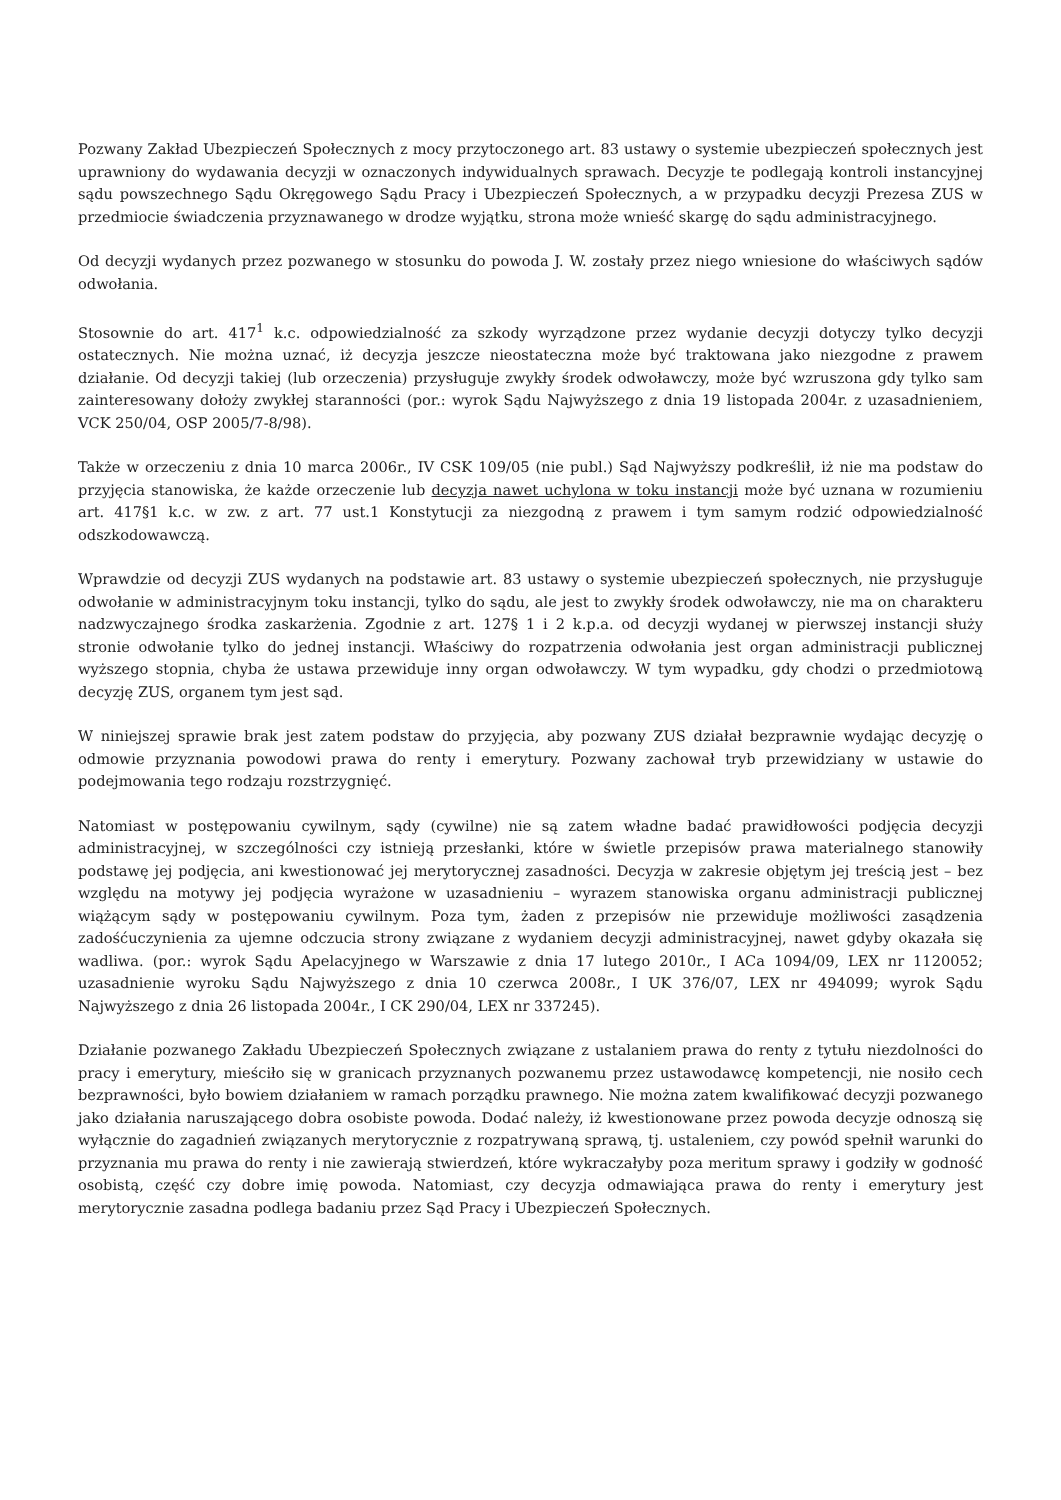Pozwany Zakład Ubezpieczeń Społecznych z mocy przytoczonego art. 83 ustawy o systemie ubezpieczeń społecznych jest uprawniony do wydawania decyzji w oznaczonych indywidualnych sprawach. Decyzje te podlegają kontroli instancyjnej sądu powszechnego Sądu Okręgowego Sądu Pracy i Ubezpieczeń Społecznych, a w przypadku decyzji Prezesa ZUS w przedmiocie świadczenia przyznawanego w drodze wyjątku, strona może wnieść skargę do sądu administracyjnego.
Od decyzji wydanych przez pozwanego w stosunku do powoda J. W. zostały przez niego wniesione do właściwych sądów odwołania.
Stosownie do art. 417<sup>1</sup> k.c. odpowiedzialność za szkody wyrządzone przez wydanie decyzji dotyczy tylko decyzji ostatecznych. Nie można uznać, iż decyzja jeszcze nieostateczna może być traktowana jako niezgodne z prawem działanie. Od decyzji takiej (lub orzeczenia) przysługuje zwykły środek odwoławczy, może być wzruszona gdy tylko sam zainteresowany dołoży zwykłej staranności (por.: wyrok Sądu Najwyższego z dnia 19 listopada 2004r. z uzasadnieniem, VCK 250/04, OSP 2005/7-8/98).
Także w orzeczeniu z dnia 10 marca 2006r., IV CSK 109/05 (nie publ.) Sąd Najwyższy podkreślił, iż nie ma podstaw do przyjęcia stanowiska, że każde orzeczenie lub decyzja nawet uchylona w toku instancji może być uznana w rozumieniu art. 417§1 k.c. w zw. z art. 77 ust.1 Konstytucji za niezgodną z prawem i tym samym rodzić odpowiedzialność odszkodowawczą.
Wprawdzie od decyzji ZUS wydanych na podstawie art. 83 ustawy o systemie ubezpieczeń społecznych, nie przysługuje odwołanie w administracyjnym toku instancji, tylko do sądu, ale jest to zwykły środek odwoławczy, nie ma on charakteru nadzwyczajnego środka zaskarżenia. Zgodnie z art. 127§ 1 i 2 k.p.a. od decyzji wydanej w pierwszej instancji służy stronie odwołanie tylko do jednej instancji. Właściwy do rozpatrzenia odwołania jest organ administracji publicznej wyższego stopnia, chyba że ustawa przewiduje inny organ odwoławczy. W tym wypadku, gdy chodzi o przedmiotową decyzję ZUS, organem tym jest sąd.
W niniejszej sprawie brak jest zatem podstaw do przyjęcia, aby pozwany ZUS działał bezprawnie wydając decyzję o odmowie przyznania powodowi prawa do renty i emerytury. Pozwany zachował tryb przewidziany w ustawie do podejmowania tego rodzaju rozstrzygnięć.
Natomiast w postępowaniu cywilnym, sądy (cywilne) nie są zatem władne badać prawidłowości podjęcia decyzji administracyjnej, w szczególności czy istnieją przesłanki, które w świetle przepisów prawa materialnego stanowiły podstawę jej podjęcia, ani kwestionować jej merytorycznej zasadności. Decyzja w zakresie objętym jej treścią jest – bez względu na motywy jej podjęcia wyrażone w uzasadnieniu – wyrazem stanowiska organu administracji publicznej wiążącym sądy w postępowaniu cywilnym. Poza tym, żaden z przepisów nie przewiduje możliwości zasądzenia zadośćuczynienia za ujemne odczucia strony związane z wydaniem decyzji administracyjnej, nawet gdyby okazała się wadliwa. (por.: wyrok Sądu Apelacyjnego w Warszawie z dnia 17 lutego 2010r., I ACa 1094/09, LEX nr 1120052; uzasadnienie wyroku Sądu Najwyższego z dnia 10 czerwca 2008r., I UK 376/07, LEX nr 494099; wyrok Sądu Najwyższego z dnia 26 listopada 2004r., I CK 290/04, LEX nr 337245).
Działanie pozwanego Zakładu Ubezpieczeń Społecznych związane z ustalaniem prawa do renty z tytułu niezdolności do pracy i emerytury, mieściło się w granicach przyznanych pozwanemu przez ustawodawcę kompetencji, nie nosiło cech bezprawności, było bowiem działaniem w ramach porządku prawnego. Nie można zatem kwalifikować decyzji pozwanego jako działania naruszającego dobra osobiste powoda. Dodać należy, iż kwestionowane przez powoda decyzje odnoszą się wyłącznie do zagadnień związanych merytorycznie z rozpatrywaną sprawą, tj. ustaleniem, czy powód spełnił warunki do przyznania mu prawa do renty i nie zawierają stwierdzeń, które wykraczałyby poza meritum sprawy i godziły w godność osobistą, część czy dobre imię powoda. Natomiast, czy decyzja odmawiająca prawa do renty i emerytury jest merytorycznie zasadna podlega badaniu przez Sąd Pracy i Ubezpieczeń Społecznych.